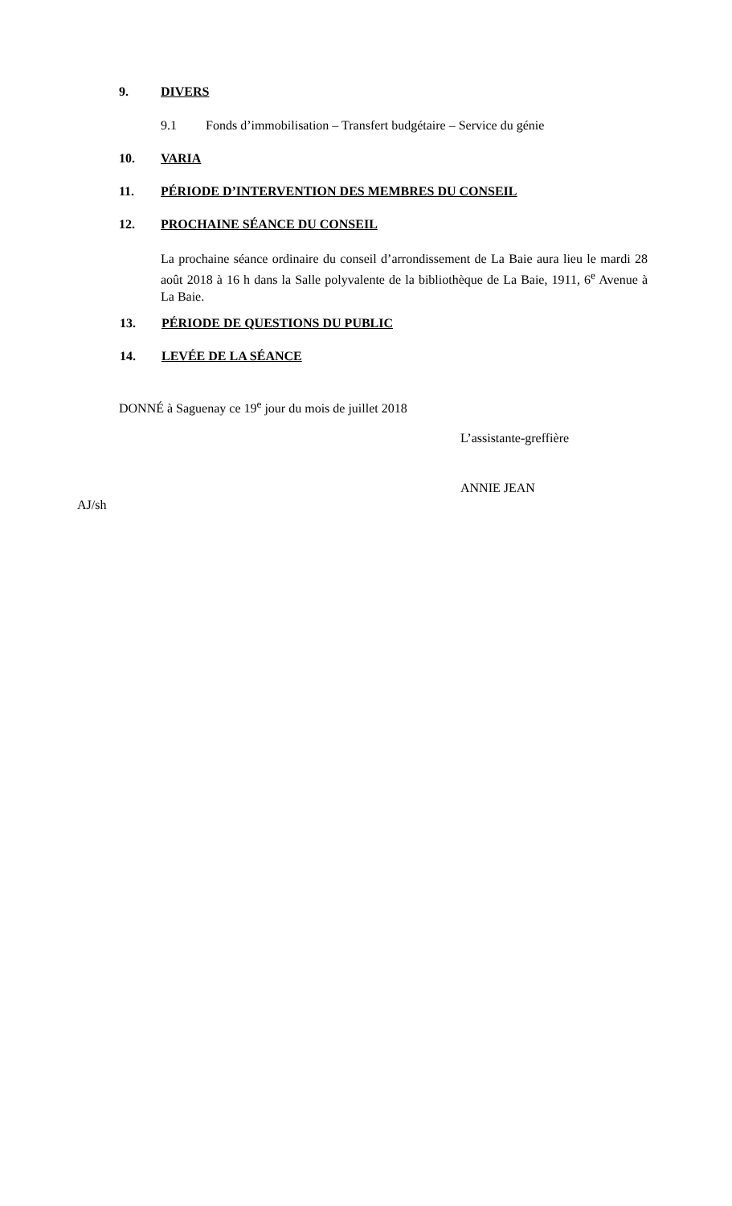9. DIVERS
9.1 Fonds d’immobilisation – Transfert budgétaire – Service du génie
10. VARIA
11. PÉRIODE D’INTERVENTION DES MEMBRES DU CONSEIL
12. PROCHAINE SÉANCE DU CONSEIL
La prochaine séance ordinaire du conseil d’arrondissement de La Baie aura lieu le mardi 28 août 2018 à 16 h dans la Salle polyvalente de la bibliothèque de La Baie, 1911, 6<sup>e</sup> Avenue à La Baie.
13. PÉRIODE DE QUESTIONS DU PUBLIC
14. LEVÉE DE LA SÉANCE
DONNÉ à Saguenay ce 19<sup>e</sup> jour du mois de juillet 2018
L’assistante-greffière
ANNIE JEAN
AJ/sh